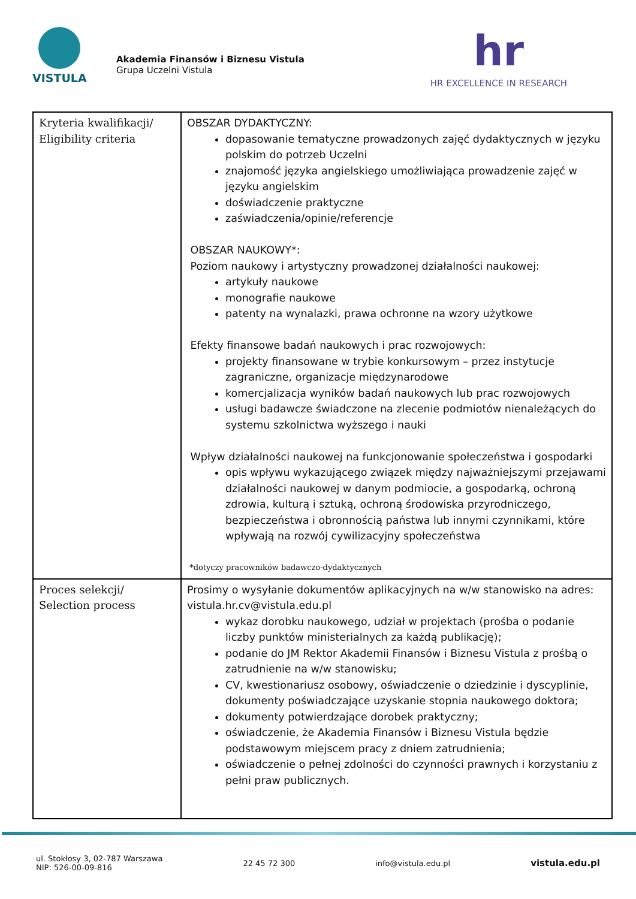VISTULA
Akademia Finansów i Biznesu Vistula
Grupa Uczelni Vistula
hr
HR EXCELLENCE IN RESEARCH
| Kryteria kwalifikacji/ Eligibility criteria | OBSZAR DYDAKTYCZNY: dopasowanie tematyczne prowadzonych zajęć dydaktycznych w języku polskim do potrzeb Uczelni znajomość języka angielskiego umożliwiająca prowadzenie zajęć w języku angielskim doświadczenie praktyczne zaświadczenia/opinie/referencje OBSZAR NAUKOWY*: Poziom naukowy i artystyczny prowadzonej działalności naukowej: artykuły naukowe monografie naukowe patenty na wynalazki, prawa ochronne na wzory użytkowe Efekty finansowe badań naukowych i prac rozwojowych: projekty finansowane w trybie konkursowym – przez instytucje zagraniczne, organizacje międzynarodowe komercjalizacja wyników badań naukowych lub prac rozwojowych usługi badawcze świadczone na zlecenie podmiotów nienależących do systemu szkolnictwa wyższego i nauki Wpływ działalności naukowej na funkcjonowanie społeczeństwa i gospodarki opis wpływu wykazującego związek między najważniejszymi przejawami działalności naukowej w danym podmiocie, a gospodarką, ochroną zdrowia, kulturą i sztuką, ochroną środowiska przyrodniczego, bezpieczeństwa i obronnością państwa lub innymi czynnikami, które wpływają na rozwój cywilizacyjny społeczeństwa *dotyczy pracowników badawczo-dydaktycznych |
| Proces selekcji/ Selection process | Prosimy o wysyłanie dokumentów aplikacyjnych na w/w stanowisko na adres: vistula.hr.cv@vistula.edu.pl wykaz dorobku naukowego, udział w projektach (prośba o podanie liczby punktów ministerialnych za każdą publikację); podanie do JM Rektor Akademii Finansów i Biznesu Vistula z prośbą o zatrudnienie na w/w stanowisku; CV, kwestionariusz osobowy, oświadczenie o dziedzinie i dyscyplinie, dokumenty poświadczające uzyskanie stopnia naukowego doktora; dokumenty potwierdzające dorobek praktyczny; oświadczenie, że Akademia Finansów i Biznesu Vistula będzie podstawowym miejscem pracy z dniem zatrudnienia; oświadczenie o pełnej zdolności do czynności prawnych i korzystaniu z pełni praw publicznych. |
ul. Stokłosy 3, 02-787 Warszawa
NIP: 526-00-09-816
22 45 72 300 info@vistula.edu.pl
vistula.edu.pl